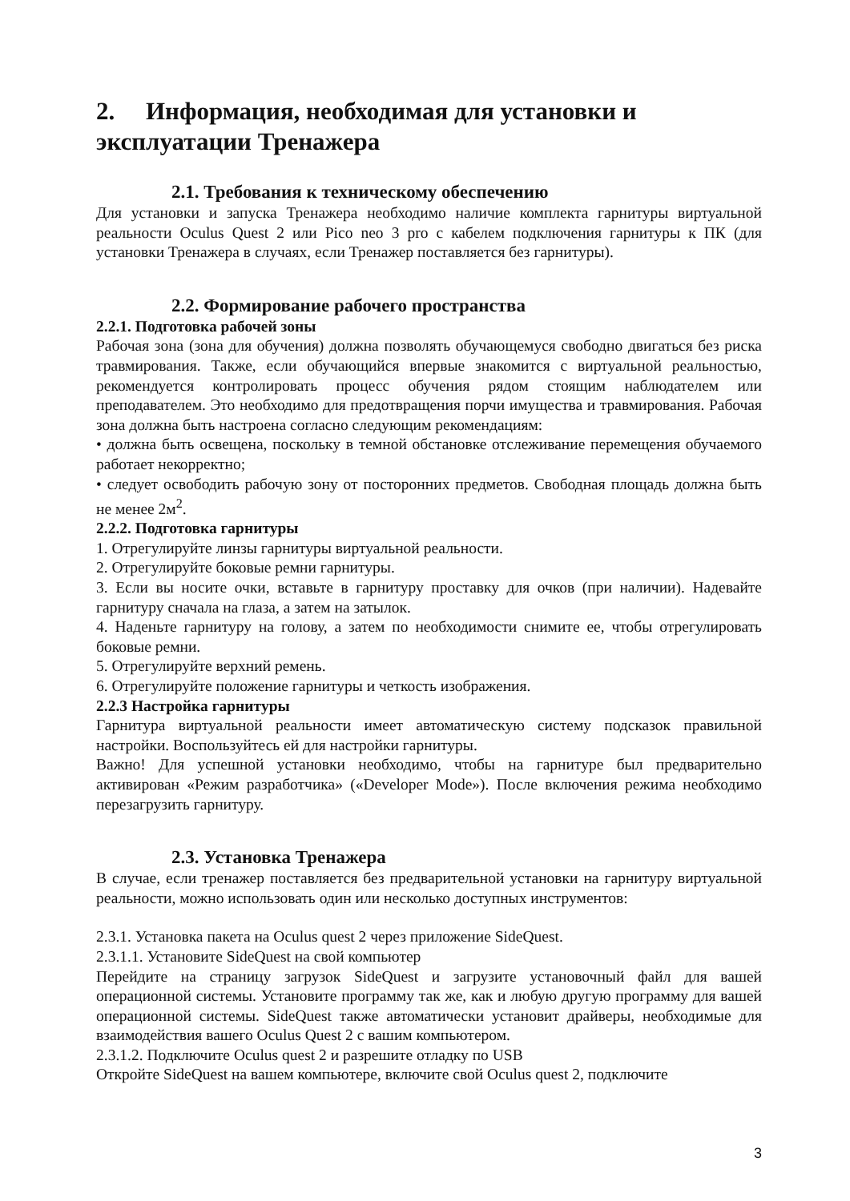2. Информация, необходимая для установки и эксплуатации Тренажера
2.1. Требования к техническому обеспечению
Для установки и запуска Тренажера необходимо наличие комплекта гарнитуры виртуальной реальности Oculus Quest 2 или Pico neo 3 pro с кабелем подключения гарнитуры к ПК (для установки Тренажера в случаях, если Тренажер поставляется без гарнитуры).
2.2. Формирование рабочего пространства
2.2.1. Подготовка рабочей зоны
Рабочая зона (зона для обучения) должна позволять обучающемуся свободно двигаться без риска травмирования. Также, если обучающийся впервые знакомится с виртуальной реальностью, рекомендуется контролировать процесс обучения рядом стоящим наблюдателем или преподавателем. Это необходимо для предотвращения порчи имущества и травмирования. Рабочая зона должна быть настроена согласно следующим рекомендациям:
• должна быть освещена, поскольку в темной обстановке отслеживание перемещения обучаемого работает некорректно;
• следует освободить рабочую зону от посторонних предметов. Свободная площадь должна быть не менее 2м<sup>2</sup>.
2.2.2. Подготовка гарнитуры
1. Отрегулируйте линзы гарнитуры виртуальной реальности.
2. Отрегулируйте боковые ремни гарнитуры.
3. Если вы носите очки, вставьте в гарнитуру проставку для очков (при наличии). Надевайте гарнитуру сначала на глаза, а затем на затылок.
4. Наденьте гарнитуру на голову, а затем по необходимости снимите ее, чтобы отрегулировать боковые ремни.
5. Отрегулируйте верхний ремень.
6. Отрегулируйте положение гарнитуры и четкость изображения.
2.2.3 Настройка гарнитуры
Гарнитура виртуальной реальности имеет автоматическую систему подсказок правильной настройки. Воспользуйтесь ей для настройки гарнитуры.
Важно! Для успешной установки необходимо, чтобы на гарнитуре был предварительно активирован «Режим разработчика» («Developer Mode»). После включения режима необходимо перезагрузить гарнитуру.
2.3. Установка Тренажера
В случае, если тренажер поставляется без предварительной установки на гарнитуру виртуальной реальности, можно использовать один или несколько доступных инструментов:
2.3.1. Установка пакета на Oculus quest 2 через приложение SideQuest.
2.3.1.1. Установите SideQuest на свой компьютер
Перейдите на страницу загрузок SideQuest и загрузите установочный файл для вашей операционной системы. Установите программу так же, как и любую другую программу для вашей операционной системы. SideQuest также автоматически установит драйверы, необходимые для взаимодействия вашего Oculus Quest 2 с вашим компьютером.
2.3.1.2. Подключите Oculus quest 2 и разрешите отладку по USB
Откройте SideQuest на вашем компьютере, включите свой Oculus quest 2, подключите
3